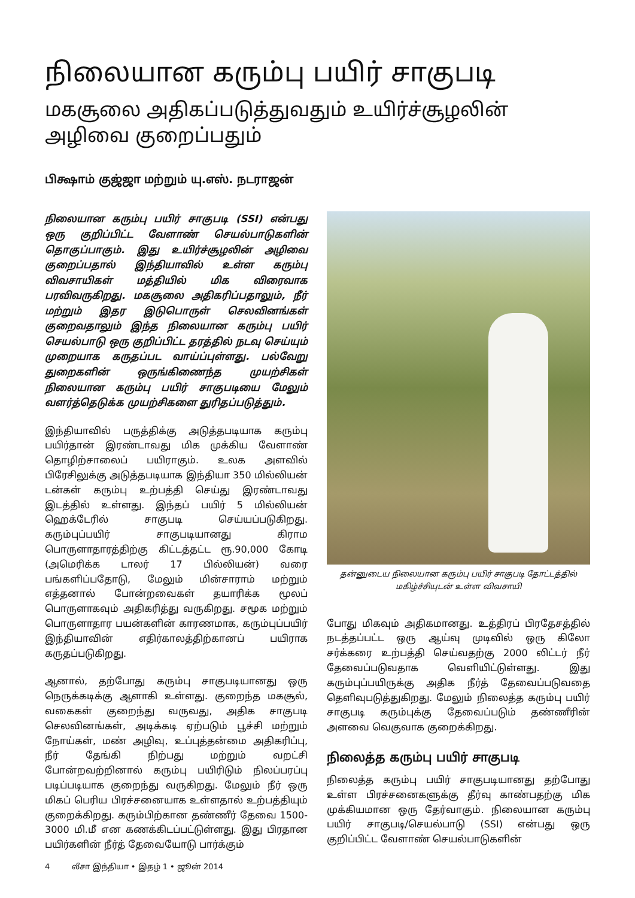நிலையான கரும்பு பயிர் சாகுபடி
மகசூலை அதிகப்படுத்துவதும் உயிர்ச்சூழலின் அழிவை குறைப்பதும்
பிக்ஷாம் குஜ்ஜா மற்றும் யு.எஸ். நடராஜன்
நிலையான கரும்பு பயிர் சாகுபடி (SSI) என்பது ஒரு குறிப்பிட்ட வேளாண் செயல்பாடுகளின் தொகுப்பாகும். இது உயிர்ச்சூழலின் அழிவை குறைப்பதால் இந்தியாவில் உள்ள கரும்பு விவசாயிகள் மத்தியில் மிக விரைவாக பரவிவருகிறது. மகசூலை அதிகரிப்பதாலும், நீர் மற்றும் இதர இடுபொருள் செலவினங்கள் குறைவதாலும் இந்த நிலையான கரும்பு பயிர் செயல்பாடு ஒரு குறிப்பிட்ட தரத்தில் நடவு செய்யும் முறையாக கருதப்பட வாய்ப்புள்ளது. பல்வேறு துறைகளின் ஒருங்கிணைந்த முயற்சிகள் நிலையான கரும்பு பயிர் சாகுபடியை மேலும் வளர்த்தெடுக்க முயற்சிகளை துரிதப்படுத்தும்.
இந்தியாவில் பருத்திக்கு அடுத்தபடியாக கரும்பு பயிர்தான் இரண்டாவது மிக முக்கிய வேளாண் தொழிற்சாலைப் பயிராகும். உலக அளவில் பிரேசிலுக்கு அடுத்தபடியாக இந்தியா 350 மில்லியன் டன்கள் கரும்பு உற்பத்தி செய்து இரண்டாவது இடத்தில் உள்ளது. இந்தப் பயிர் 5 மில்லியன் ஹெக்டேரில் சாகுபடி செய்யப்படுகிறது. கரும்புப்பயிர் சாகுபடியானது கிராம பொருளாதாரத்திற்கு கிட்டத்தட்ட ரூ.90,000 கோடி (அமெரிக்க டாலர் 17 பில்லியன்) வரை பங்களிப்பதோடு, மேலும் மின்சாராம் மற்றும் எத்தனால் போன்றவைகள் தயாரிக்க மூலப் பொருளாகவும் அதிகரித்து வருகிறது. சமூக மற்றும் பொருளாதார பயன்களின் காரணமாக, கரும்புப்பயிர் இந்தியாவின் எதிர்காலத்திற்கானப் பயிராக கருதப்படுகிறது.
ஆனால், தற்போது கரும்பு சாகுபடியானது ஒரு நெருக்கடிக்கு ஆளாகி உள்ளது. குறைந்த மகசூல், வகைகள் குறைந்து வருவது, அதிக சாகுபடி செலவினங்கள், அடிக்கடி ஏற்படும் பூச்சி மற்றும் நோய்கள், மண் அழிவு, உப்புத்தன்மை அதிகரிப்பு, நீர் தேங்கி நிற்பது மற்றும் வறட்சி போன்றவற்றினால் கரும்பு பயிரிடும் நிலப்பரப்பு படிப்படியாக குறைந்து வருகிறது. மேலும் நீர் ஒரு மிகப் பெரிய பிரச்சனையாக உள்ளதால் உற்பத்தியும் குறைக்கிறது. கரும்பிற்கான தண்ணீர் தேவை 1500-3000 மி.மீ என கணக்கிடப்பட்டுள்ளது. இது பிரதான பயிர்களின் நீர்த் தேவையோடு பார்க்கும்
தன்னுடைய நிலையான கரும்பு பயிர் சாகுபடி தோட்டத்தில்
மகிழ்ச்சியுடன் உள்ள விவசாயி
போது மிகவும் அதிகமானது. உத்திரப் பிரதேசத்தில் நடத்தப்பட்ட ஒரு ஆய்வு முடிவில் ஒரு கிலோ சர்க்கரை உற்பத்தி செய்வதற்கு 2000 லிட்டர் நீர் தேவைப்படுவதாக வெளியிட்டுள்ளது. இது கரும்புப்பயிருக்கு அதிக நீர்த் தேவைப்படுவதை தெளிவுபடுத்துகிறது. மேலும் நிலைத்த கரும்பு பயிர் சாகுபடி கரும்புக்கு தேவைப்படும் தண்ணீரின் அளவை வெகுவாக குறைக்கிறது.
நிலைத்த கரும்பு பயிர் சாகுபடி
நிலைத்த கரும்பு பயிர் சாகுபடியானது தற்போது உள்ள பிரச்சனைகளுக்கு தீர்வு காண்பதற்கு மிக முக்கியமான ஒரு தேர்வாகும். நிலையான கரும்பு பயிர் சாகுபடி/செயல்பாடு (SSI) என்பது ஒரு குறிப்பிட்ட வேளாண் செயல்பாடுகளின்
4 லீசா இந்தியா • இதழ் 1 • ஜூன் 2014